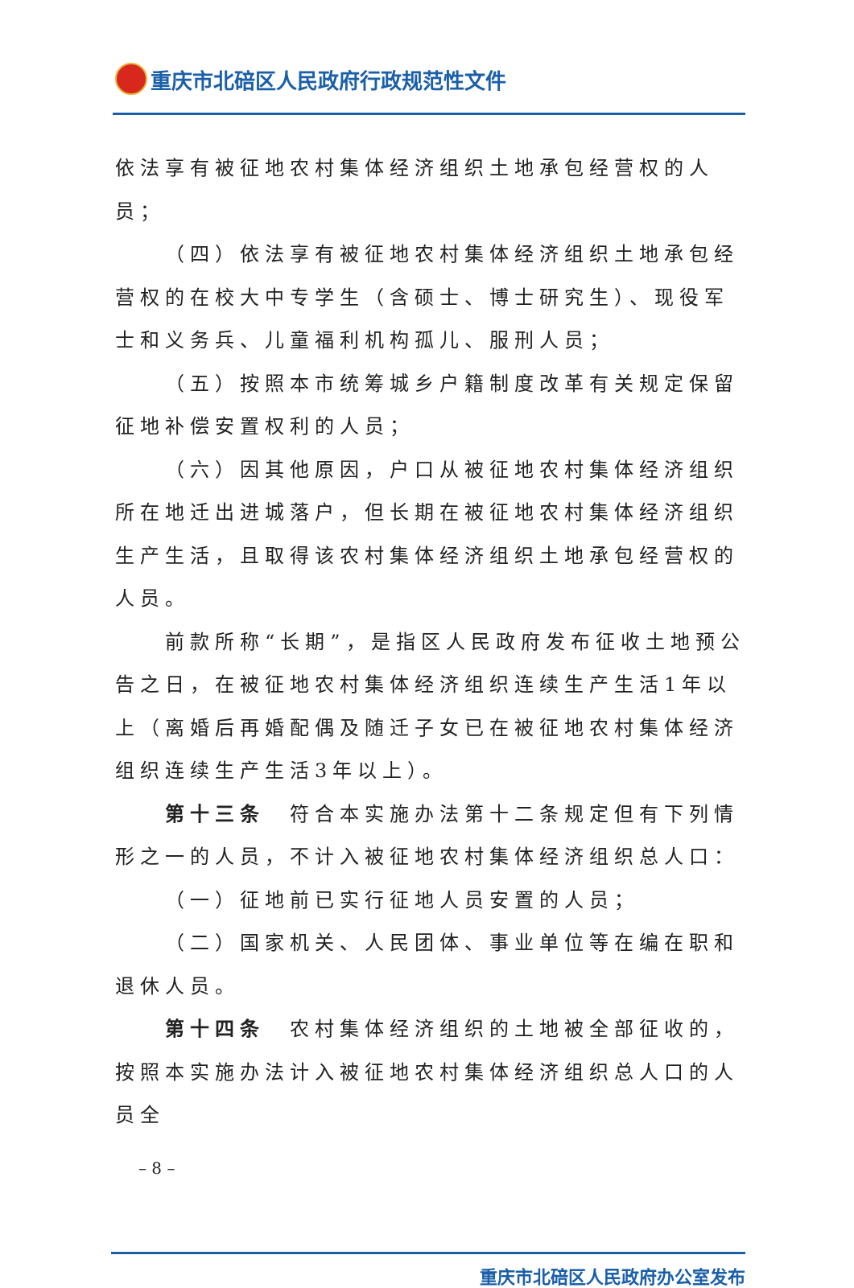重庆市北碚区人民政府行政规范性文件
依法享有被征地农村集体经济组织土地承包经营权的人员；
（四）依法享有被征地农村集体经济组织土地承包经营权的在校大中专学生（含硕士、博士研究生）、现役军士和义务兵、儿童福利机构孤儿、服刑人员；
（五）按照本市统筹城乡户籍制度改革有关规定保留征地补偿安置权利的人员；
（六）因其他原因，户口从被征地农村集体经济组织所在地迁出进城落户，但长期在被征地农村集体经济组织生产生活，且取得该农村集体经济组织土地承包经营权的人员。
前款所称“长期”，是指区人民政府发布征收土地预公告之日，在被征地农村集体经济组织连续生产生活1年以上（离婚后再婚配偶及随迁子女已在被征地农村集体经济组织连续生产生活3年以上）。
第十三条　符合本实施办法第十二条规定但有下列情形之一的人员，不计入被征地农村集体经济组织总人口：
（一）征地前已实行征地人员安置的人员；
（二）国家机关、人民团体、事业单位等在编在职和退休人员。
第十四条　农村集体经济组织的土地被全部征收的，按照本实施办法计入被征地农村集体经济组织总人口的人员全
– 8 –
重庆市北碚区人民政府办公室发布